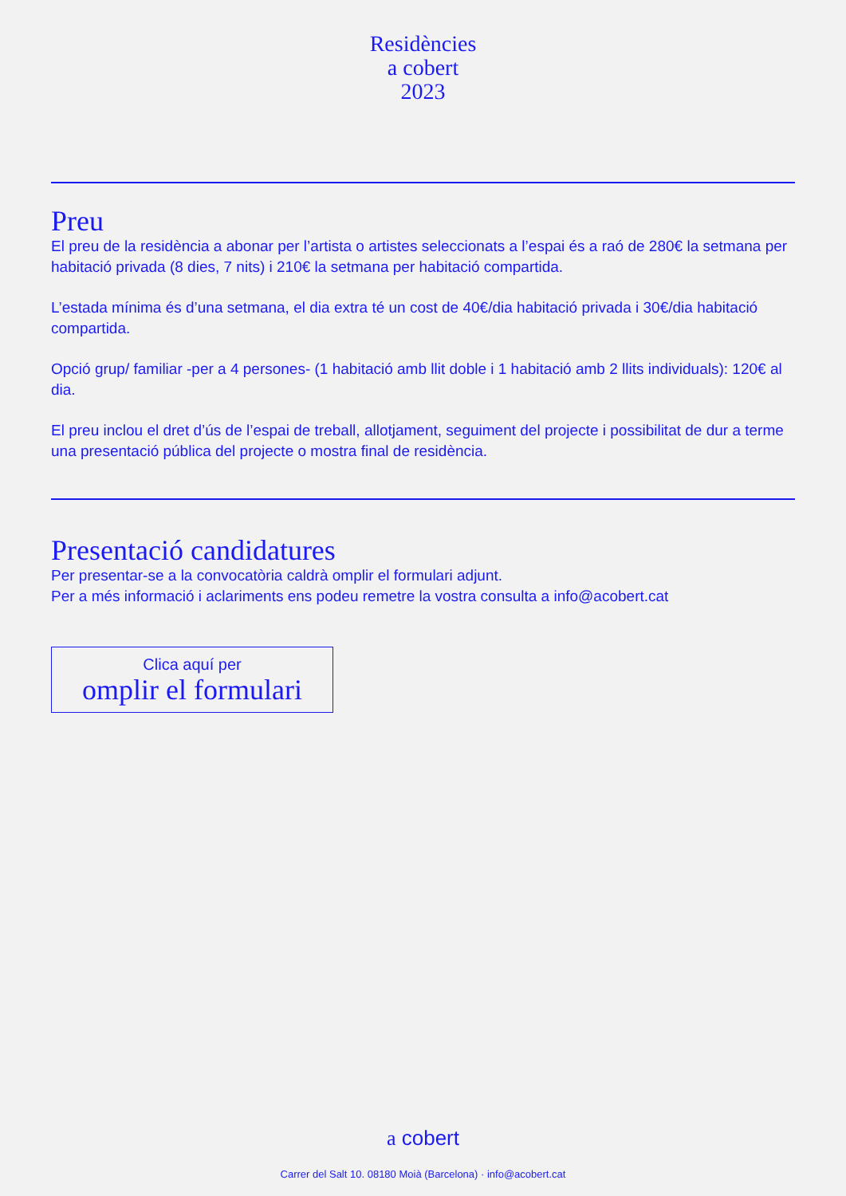Residències
a cobert
2023
Preu
El preu de la residència a abonar per l’artista o artistes seleccionats a l’espai és a raó de 280€ la setmana per habitació privada (8 dies, 7 nits) i 210€ la setmana per habitació compartida.
L’estada mínima és d’una setmana, el dia extra té un cost de 40€/dia habitació privada i 30€/dia habitació compartida.
Opció grup/ familiar -per a 4 persones- (1 habitació amb llit doble i 1 habitació amb 2 llits individuals): 120€ al dia.
El preu inclou el dret d’ús de l’espai de treball, allotjament, seguiment del projecte i possibilitat de dur a terme una presentació pública del projecte o mostra final de residència.
Presentació candidatures
Per presentar-se a la convocatòria caldrà omplir el formulari adjunt.
Per a més informació i aclariments ens podeu remetre la vostra consulta a info@acobert.cat
Clica aquí per
omplir el formulari
a cobert
Carrer del Salt 10. 08180 Moià (Barcelona) · info@acobert.cat